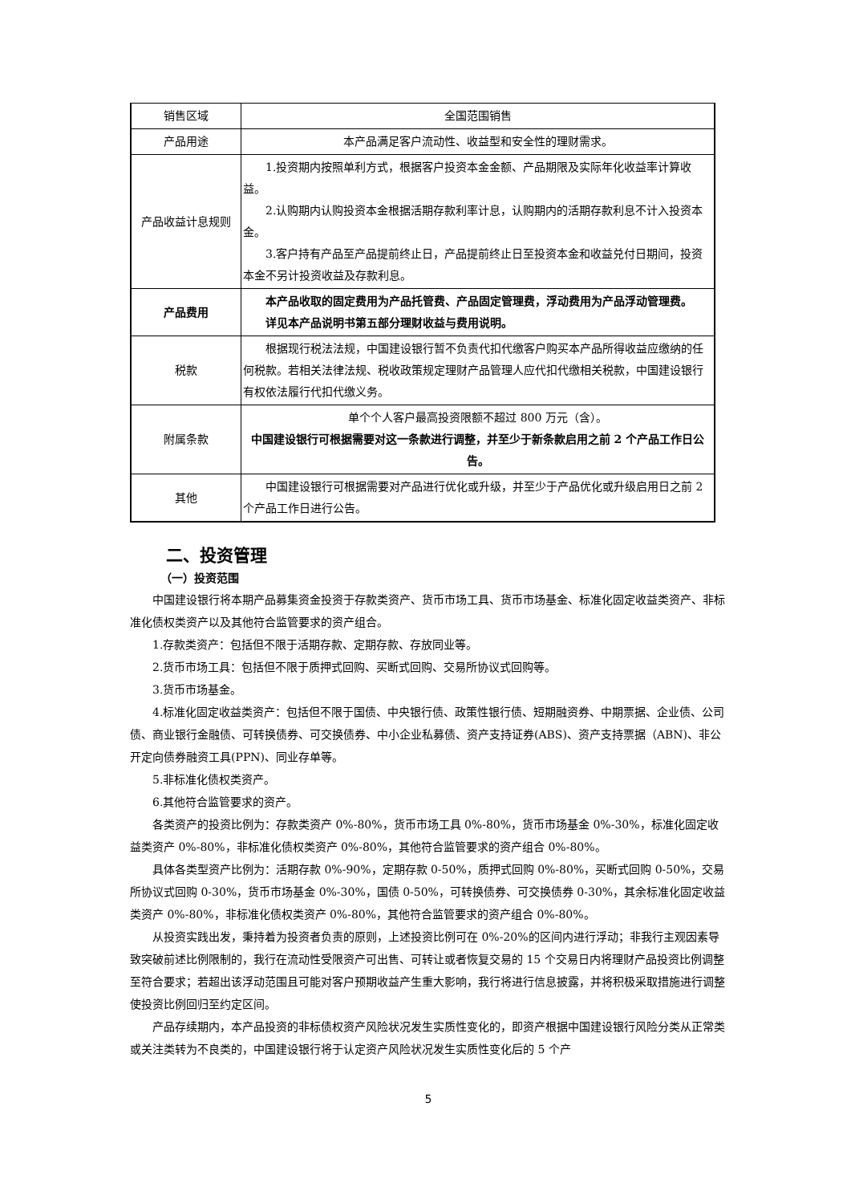| 销售区域 | 全国范围销售 |
| 产品用途 | 本产品满足客户流动性、收益型和安全性的理财需求。 |
| 产品收益计息规则 | 1.投资期内按照单利方式，根据客户投资本金金额、产品期限及实际年化收益率计算收益。 2.认购期内认购投资本金根据活期存款利率计息，认购期内的活期存款利息不计入投资本金。 3.客户持有产品至产品提前终止日，产品提前终止日至投资本金和收益兑付日期间，投资本金不另计投资收益及存款利息。 |
| 产品费用 | 本产品收取的固定费用为产品托管费、产品固定管理费，浮动费用为产品浮动管理费。 详见本产品说明书第五部分理财收益与费用说明。 |
| 税款 | 根据现行税法法规，中国建设银行暂不负责代扣代缴客户购买本产品所得收益应缴纳的任何税款。若相关法律法规、税收政策规定理财产品管理人应代扣代缴相关税款，中国建设银行有权依法履行代扣代缴义务。 |
| 附属条款 | 单个个人客户最高投资限额不超过 800 万元（含）。 中国建设银行可根据需要对这一条款进行调整，并至少于新条款启用之前 2 个产品工作日公告。 |
| 其他 | 中国建设银行可根据需要对产品进行优化或升级，并至少于产品优化或升级启用日之前 2 个产品工作日进行公告。 |
二、投资管理
（一）投资范围
中国建设银行将本期产品募集资金投资于存款类资产、货币市场工具、货币市场基金、标准化固定收益类资产、非标准化债权类资产以及其他符合监管要求的资产组合。
1.存款类资产：包括但不限于活期存款、定期存款、存放同业等。
2.货币市场工具：包括但不限于质押式回购、买断式回购、交易所协议式回购等。
3.货币市场基金。
4.标准化固定收益类资产：包括但不限于国债、中央银行债、政策性银行债、短期融资券、中期票据、企业债、公司债、商业银行金融债、可转换债券、可交换债券、中小企业私募债、资产支持证券(ABS)、资产支持票据（ABN)、非公开定向债券融资工具(PPN)、同业存单等。
5.非标准化债权类资产。
6.其他符合监管要求的资产。
各类资产的投资比例为：存款类资产 0%-80%，货币市场工具 0%-80%，货币市场基金 0%-30%，标准化固定收益类资产 0%-80%，非标准化债权类资产 0%-80%，其他符合监管要求的资产组合 0%-80%。
具体各类型资产比例为：活期存款 0%-90%，定期存款 0-50%，质押式回购 0%-80%，买断式回购 0-50%，交易所协议式回购 0-30%，货币市场基金 0%-30%，国债 0-50%，可转换债券、可交换债券 0-30%，其余标准化固定收益类资产 0%-80%，非标准化债权类资产 0%-80%，其他符合监管要求的资产组合 0%-80%。
从投资实践出发，秉持着为投资者负责的原则，上述投资比例可在 0%-20%的区间内进行浮动；非我行主观因素导致突破前述比例限制的，我行在流动性受限资产可出售、可转让或者恢复交易的 15 个交易日内将理财产品投资比例调整至符合要求；若超出该浮动范围且可能对客户预期收益产生重大影响，我行将进行信息披露，并将积极采取措施进行调整使投资比例回归至约定区间。
产品存续期内，本产品投资的非标债权资产风险状况发生实质性变化的，即资产根据中国建设银行风险分类从正常类或关注类转为不良类的，中国建设银行将于认定资产风险状况发生实质性变化后的 5 个产
5